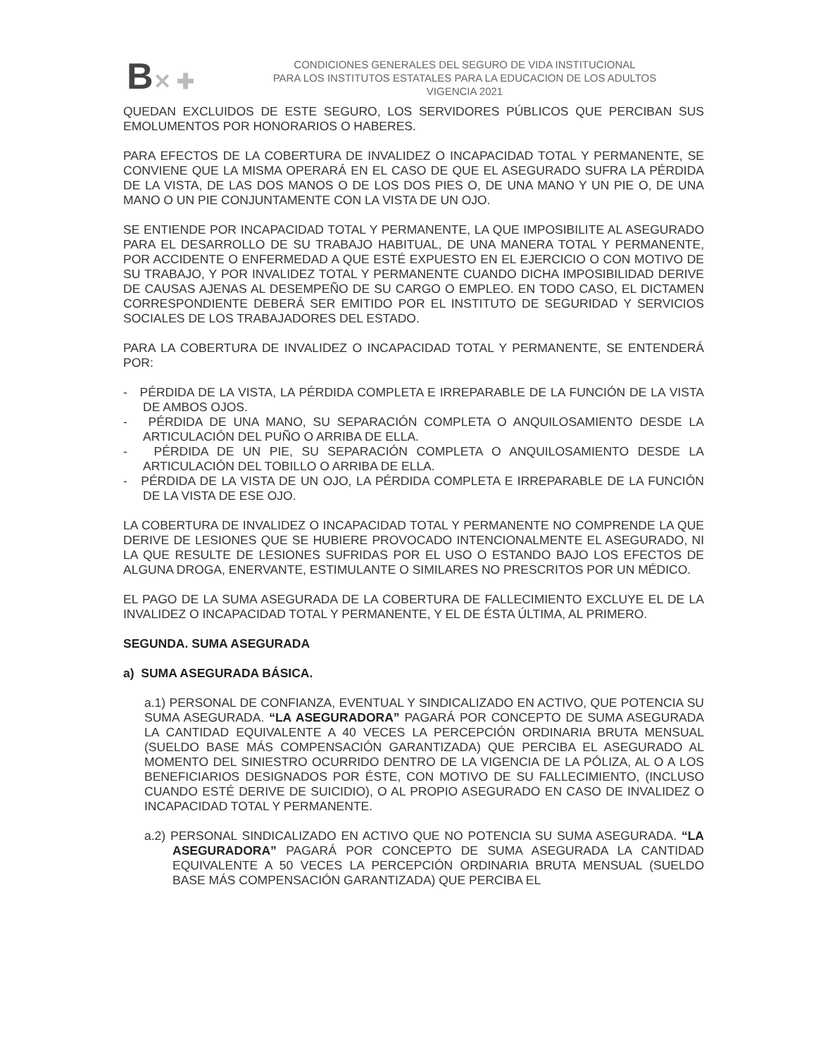B✕ ✚
CONDICIONES GENERALES DEL SEGURO DE VIDA INSTITUCIONAL
PARA LOS INSTITUTOS ESTATALES PARA LA EDUCACION DE LOS ADULTOS
VIGENCIA 2021
QUEDAN EXCLUIDOS DE ESTE SEGURO, LOS SERVIDORES PÚBLICOS QUE PERCIBAN SUS EMOLUMENTOS POR HONORARIOS O HABERES.
PARA EFECTOS DE LA COBERTURA DE INVALIDEZ O INCAPACIDAD TOTAL Y PERMANENTE, SE CONVIENE QUE LA MISMA OPERARÁ EN EL CASO DE QUE EL ASEGURADO SUFRA LA PÉRDIDA DE LA VISTA, DE LAS DOS MANOS O DE LOS DOS PIES O, DE UNA MANO Y UN PIE O, DE UNA MANO O UN PIE CONJUNTAMENTE CON LA VISTA DE UN OJO.
SE ENTIENDE POR INCAPACIDAD TOTAL Y PERMANENTE, LA QUE IMPOSIBILITE AL ASEGURADO PARA EL DESARROLLO DE SU TRABAJO HABITUAL, DE UNA MANERA TOTAL Y PERMANENTE, POR ACCIDENTE O ENFERMEDAD A QUE ESTÉ EXPUESTO EN EL EJERCICIO O CON MOTIVO DE SU TRABAJO, Y POR INVALIDEZ TOTAL Y PERMANENTE CUANDO DICHA IMPOSIBILIDAD DERIVE DE CAUSAS AJENAS AL DESEMPEÑO DE SU CARGO O EMPLEO. EN TODO CASO, EL DICTAMEN CORRESPONDIENTE DEBERÁ SER EMITIDO POR EL INSTITUTO DE SEGURIDAD Y SERVICIOS SOCIALES DE LOS TRABAJADORES DEL ESTADO.
PARA LA COBERTURA DE INVALIDEZ O INCAPACIDAD TOTAL Y PERMANENTE, SE ENTENDERÁ POR:
- PÉRDIDA DE LA VISTA, LA PÉRDIDA COMPLETA E IRREPARABLE DE LA FUNCIÓN DE LA VISTA DE AMBOS OJOS.
- PÉRDIDA DE UNA MANO, SU SEPARACIÓN COMPLETA O ANQUILOSAMIENTO DESDE LA ARTICULACIÓN DEL PUÑO O ARRIBA DE ELLA.
- PÉRDIDA DE UN PIE, SU SEPARACIÓN COMPLETA O ANQUILOSAMIENTO DESDE LA ARTICULACIÓN DEL TOBILLO O ARRIBA DE ELLA.
- PÉRDIDA DE LA VISTA DE UN OJO, LA PÉRDIDA COMPLETA E IRREPARABLE DE LA FUNCIÓN DE LA VISTA DE ESE OJO.
LA COBERTURA DE INVALIDEZ O INCAPACIDAD TOTAL Y PERMANENTE NO COMPRENDE LA QUE DERIVE DE LESIONES QUE SE HUBIERE PROVOCADO INTENCIONALMENTE EL ASEGURADO, NI LA QUE RESULTE DE LESIONES SUFRIDAS POR EL USO O ESTANDO BAJO LOS EFECTOS DE ALGUNA DROGA, ENERVANTE, ESTIMULANTE O SIMILARES NO PRESCRITOS POR UN MÉDICO.
EL PAGO DE LA SUMA ASEGURADA DE LA COBERTURA DE FALLECIMIENTO EXCLUYE EL DE LA INVALIDEZ O INCAPACIDAD TOTAL Y PERMANENTE, Y EL DE ÉSTA ÚLTIMA, AL PRIMERO.
SEGUNDA. SUMA ASEGURADA
a) SUMA ASEGURADA BÁSICA.
a.1) PERSONAL DE CONFIANZA, EVENTUAL Y SINDICALIZADO EN ACTIVO, QUE POTENCIA SU SUMA ASEGURADA. “LA ASEGURADORA” PAGARÁ POR CONCEPTO DE SUMA ASEGURADA LA CANTIDAD EQUIVALENTE A 40 VECES LA PERCEPCIÓN ORDINARIA BRUTA MENSUAL (SUELDO BASE MÁS COMPENSACIÓN GARANTIZADA) QUE PERCIBA EL ASEGURADO AL MOMENTO DEL SINIESTRO OCURRIDO DENTRO DE LA VIGENCIA DE LA PÓLIZA, AL O A LOS BENEFICIARIOS DESIGNADOS POR ÉSTE, CON MOTIVO DE SU FALLECIMIENTO, (INCLUSO CUANDO ESTÉ DERIVE DE SUICIDIO), O AL PROPIO ASEGURADO EN CASO DE INVALIDEZ O INCAPACIDAD TOTAL Y PERMANENTE.
a.2) PERSONAL SINDICALIZADO EN ACTIVO QUE NO POTENCIA SU SUMA ASEGURADA. “LA ASEGURADORA” PAGARÁ POR CONCEPTO DE SUMA ASEGURADA LA CANTIDAD EQUIVALENTE A 50 VECES LA PERCEPCIÓN ORDINARIA BRUTA MENSUAL (SUELDO BASE MÁS COMPENSACIÓN GARANTIZADA) QUE PERCIBA EL